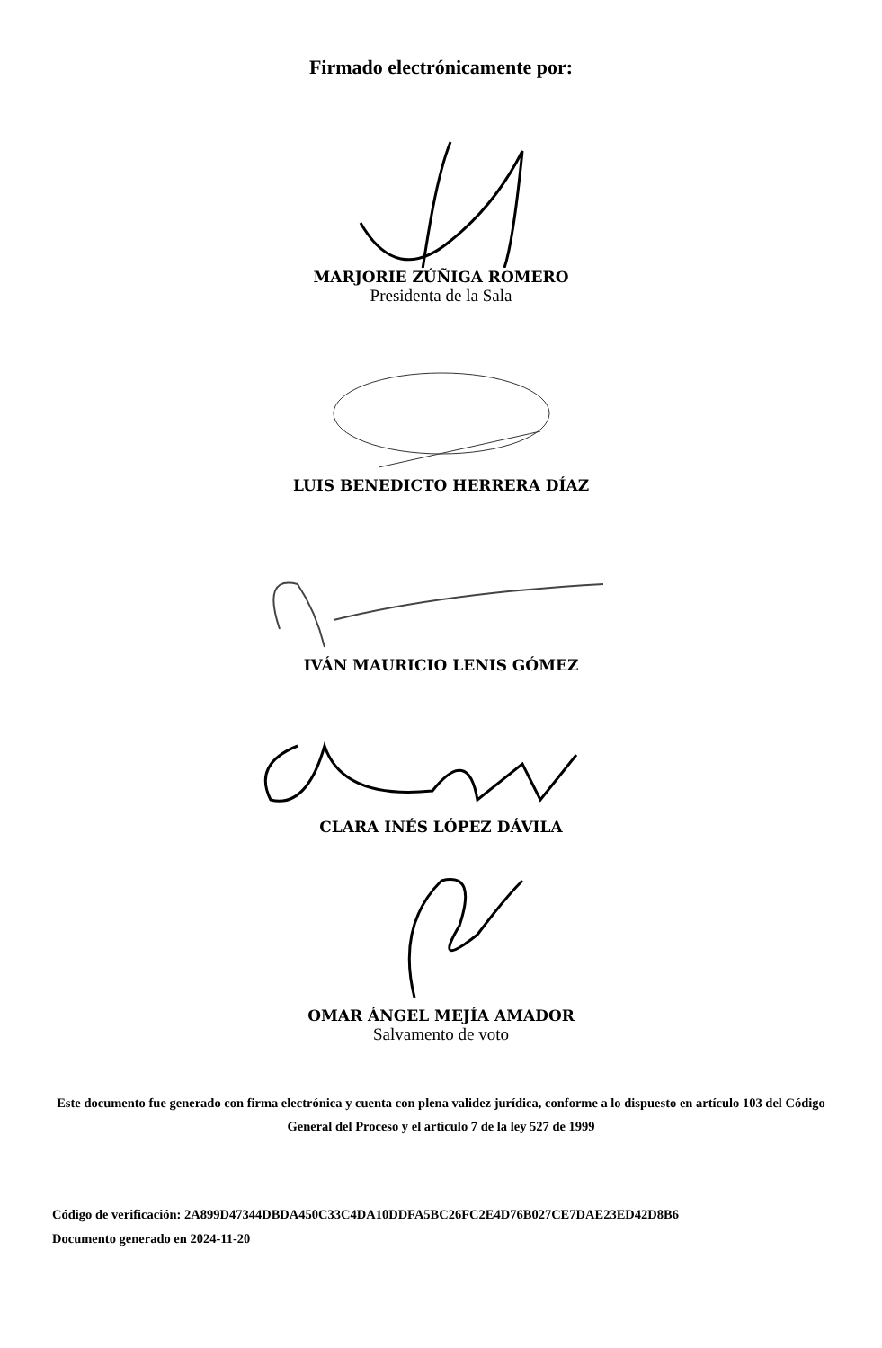Firmado electrónicamente por:
MARJORIE ZÚÑIGA ROMERO
Presidenta de la Sala
LUIS BENEDICTO HERRERA DÍAZ
IVÁN MAURICIO LENIS GÓMEZ
CLARA INÉS LÓPEZ DÁVILA
OMAR ÁNGEL MEJÍA AMADOR
Salvamento de voto
Este documento fue generado con firma electrónica y cuenta con plena validez jurídica, conforme a lo dispuesto en artículo 103 del Código General del Proceso y el artículo 7 de la ley 527 de 1999
Código de verificación: 2A899D47344DBDA450C33C4DA10DDFA5BC26FC2E4D76B027CE7DAE23ED42D8B6
Documento generado en 2024-11-20